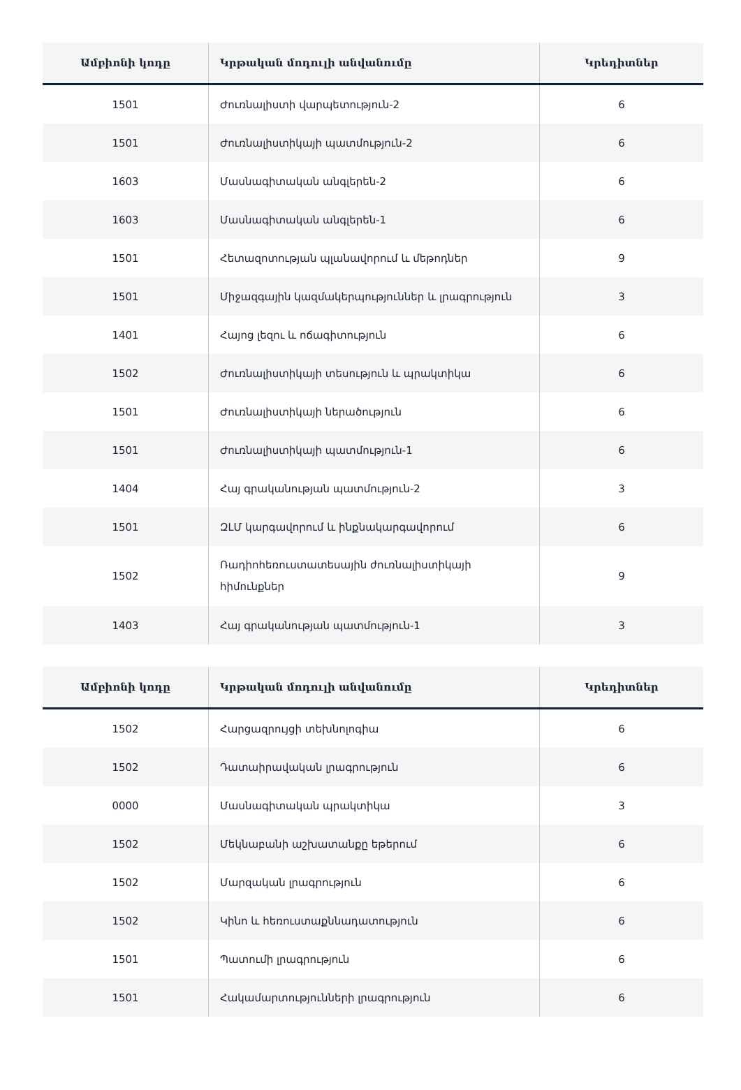| Ամբիոնի կոդը | Կրթական մոդուլի անվանումը | Կրեդիտներ |
| --- | --- | --- |
| 1501 | Ժուռնալիստի վարպետություն-2 | 6 |
| 1501 | Ժուռնալիստիկայի պատմություն-2 | 6 |
| 1603 | Մասնագիտական անգլերեն-2 | 6 |
| 1603 | Մասնագիտական անգլերեն-1 | 6 |
| 1501 | Հետազոտության պլանավորում և մեթոդներ | 9 |
| 1501 | Միջազգային կազմակերպություններ և լրագրություն | 3 |
| 1401 | Հայոց լեզու և ոճագիտություն | 6 |
| 1502 | Ժուռնալիստիկայի տեսություն և պրակտիկա | 6 |
| 1501 | Ժուռնալիստիկայի ներածություն | 6 |
| 1501 | Ժուռնալիստիկայի պատմություն-1 | 6 |
| 1404 | Հայ գրականության պատմություն-2 | 3 |
| 1501 | ԶԼՄ կարգավորում և ինքնակարգավորում | 6 |
| 1502 | Ռադիոհեռուստատեսային ժուռնալիստիկայի հիմունքներ | 9 |
| 1403 | Հայ գրականության պատմություն-1 | 3 |
| Ամբիոնի կոդը | Կրթական մոդուլի անվանումը | Կրեդիտներ |
| --- | --- | --- |
| 1502 | Հարցազրույցի տեխնոլոգիա | 6 |
| 1502 | Դատաիրավական լրագրություն | 6 |
| 0000 | Մասնագիտական պրակտիկա | 3 |
| 1502 | Մեկնաբանի աշխատանքը եթերում | 6 |
| 1502 | Մարզական լրագրություն | 6 |
| 1502 | Կինո և հեռուստաքննադատություն | 6 |
| 1501 | Պատումի լրագրություն | 6 |
| 1501 | Հակամարտությունների լրագրություն | 6 |